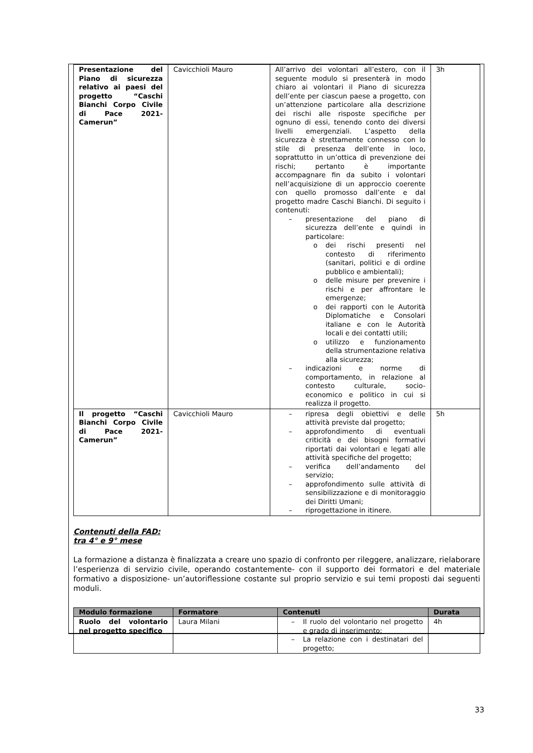| Presentazione del Piano di sicurezza relativo ai paesi del progetto “Caschi Bianchi Corpo Civile di Pace 2021-Camerun” | Cavicchioli Mauro | All’arrivo dei volontari all’estero, con il seguente modulo si presenterà in modo chiaro ai volontari il Piano di sicurezza dell’ente per ciascun paese a progetto, con un’attenzione particolare alla descrizione dei rischi alle risposte specifiche per ognuno di essi, tenendo conto dei diversi livelli emergenziali. L’aspetto della sicurezza è strettamente connesso con lo stile di presenza dell’ente in loco, soprattutto in un’ottica di prevenzione dei rischi; pertanto è importante accompagnare fin da subito i volontari nell’acquisizione di un approccio coerente con quello promosso dall’ente e dal progetto madre Caschi Bianchi. Di seguito i contenuti: – presentazione del piano di sicurezza dell’ente e quindi in particolare: o dei rischi presenti nel contesto di riferimento (sanitari, politici e di ordine pubblico e ambientali); o delle misure per prevenire i rischi e per affrontare le emergenze; o dei rapporti con le Autorità Diplomatiche e Consolari italiane e con le Autorità locali e dei contatti utili; o utilizzo e funzionamento della strumentazione relativa alla sicurezza; – indicazioni e norme di comportamento, in relazione al contesto culturale, socio-economico e politico in cui si realizza il progetto. | 3h |
| Il progetto “Caschi Bianchi Corpo Civile di Pace 2021-Camerun” | Cavicchioli Mauro | – ripresa degli obiettivi e delle attività previste dal progetto; – approfondimento di eventuali criticità e dei bisogni formativi riportati dai volontari e legati alle attività specifiche del progetto; – verifica dell’andamento del servizio; – approfondimento sulle attività di sensibilizzazione e di monitoraggio dei Diritti Umani; – riprogettazione in itinere. | 5h |
Contenuti della FAD:
tra 4° e 9° mese
La formazione a distanza è finalizzata a creare uno spazio di confronto per rileggere, analizzare, rielaborare l’esperienza di servizio civile, operando costantemente- con il supporto dei formatori e del materiale formativo a disposizione- un’autoriflessione costante sul proprio servizio e sui temi proposti dai seguenti moduli.
| Modulo formazione | Formatore | Contenuti | Durata |
| --- | --- | --- | --- |
| Ruolo del volontario nel progetto specifico | Laura Milani | – Il ruolo del volontario nel progetto e grado di inserimento; – La relazione con i destinatari del progetto; | 4h |
33